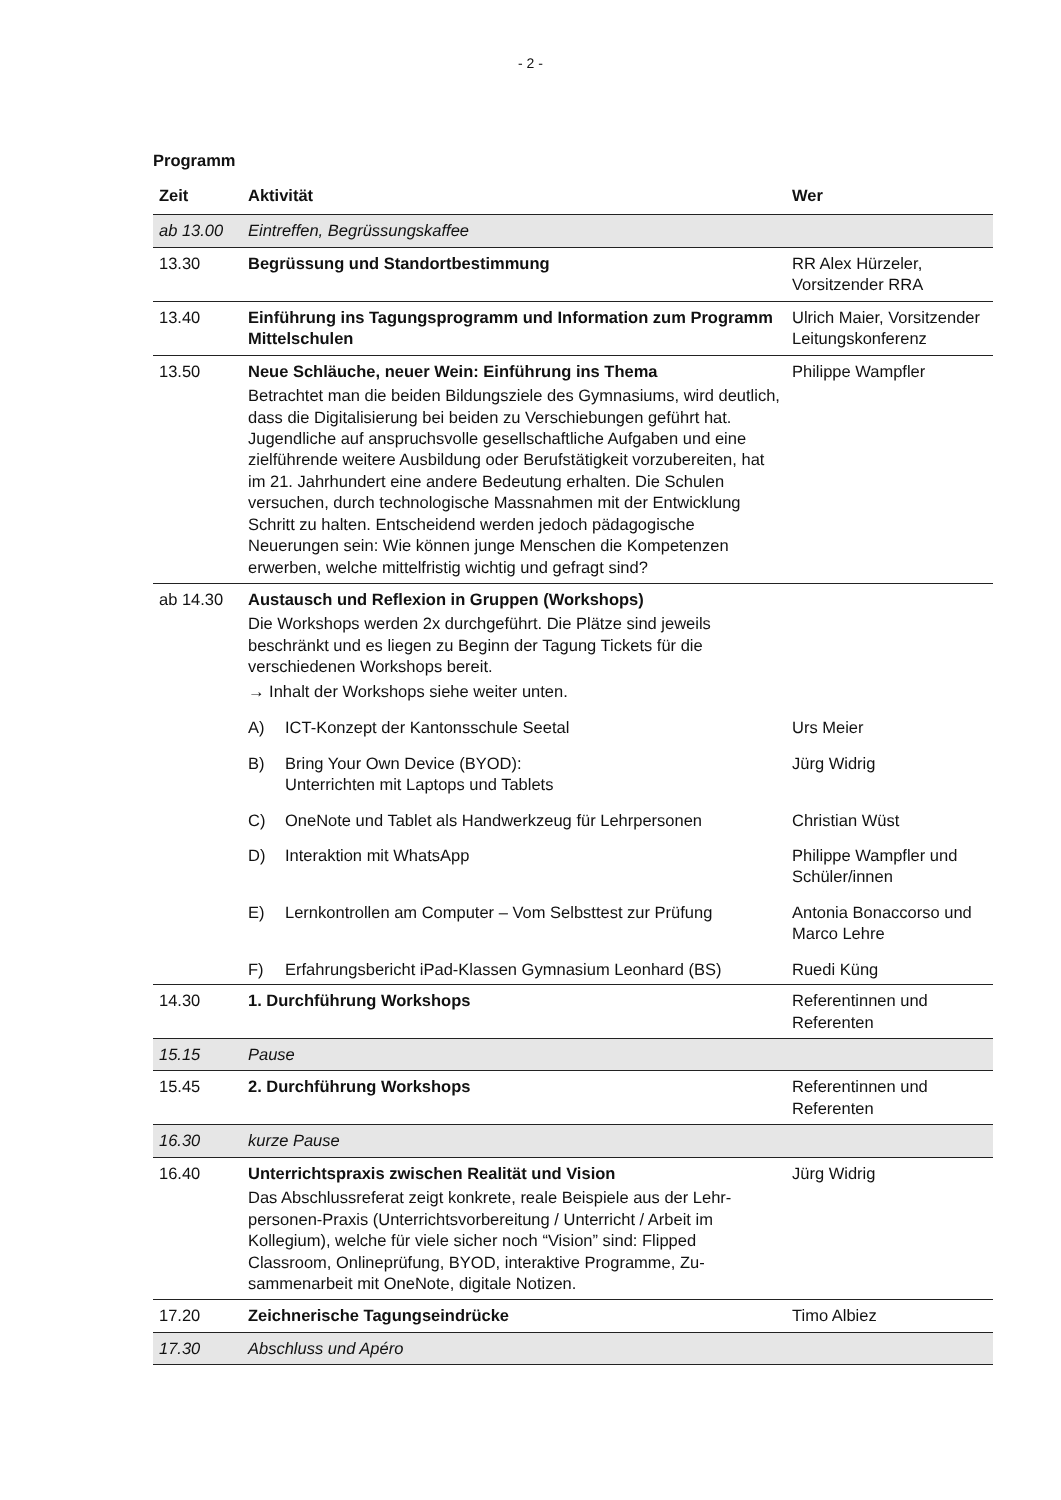- 2 -
Programm
| Zeit | Aktivität | | Wer |
| --- | --- | --- | --- |
| ab 13.00 | Eintreffen, Begrüssungskaffee | | |
| 13.30 | Begrüssung und Standortbestimmung | | RR Alex Hürzeler, Vorsitzender RRA |
| 13.40 | Einführung ins Tagungsprogramm und Information zum Programm Mittelschulen | | Ulrich Maier, Vorsitzen­der Leitungskonferenz |
| 13.50 | Neue Schläuche, neuer Wein: Einführung ins Thema Betrachtet man die beiden Bildungsziele des Gymnasiums, wird deutlich, dass die Digitalisierung bei beiden zu Verschiebungen ge­führt hat. Jugendliche auf anspruchsvolle gesellschaftliche Aufga­ben und eine zielführende weitere Ausbildung oder Berufstätigkeit vorzubereiten, hat im 21. Jahrhundert eine andere Bedeutung er­halten. Die Schulen versuchen, durch technologische Massnah­men mit der Entwicklung Schritt zu halten. Entscheidend werden jedoch pädagogische Neuerungen sein: Wie können junge Men­schen die Kompetenzen erwerben, welche mittelfristig wichtig und gefragt sind? | | Philippe Wampfler |
| ab 14.30 | Austausch und Reflexion in Gruppen (Workshops) Die Workshops werden 2x durchgeführt. Die Plätze sind jeweils beschränkt und es liegen zu Beginn der Tagung Tickets für die verschiedenen Workshops bereit. → Inhalt der Workshops siehe weiter unten. | | |
| | A) | ICT-Konzept der Kantonsschule Seetal | Urs Meier |
| | B) | Bring Your Own Device (BYOD): Unterrichten mit Laptops und Tablets | Jürg Widrig |
| | C) | OneNote und Tablet als Handwerkzeug für Lehrpersonen | Christian Wüst |
| | D) | Interaktion mit WhatsApp | Philippe Wampfler und Schüler/innen |
| | E) | Lernkontrollen am Computer – Vom Selbsttest zur Prüfung | Antonia Bonaccorso und Marco Lehre |
| | F) | Erfahrungsbericht iPad-Klassen Gymnasium Leonhard (BS) | Ruedi Küng |
| 14.30 | 1. Durchführung Workshops | | Referentinnen und Referenten |
| 15.15 | Pause | | |
| 15.45 | 2. Durchführung Workshops | | Referentinnen und Referenten |
| 16.30 | kurze Pause | | |
| 16.40 | Unterrichtspraxis zwischen Realität und Vision Das Abschlussreferat zeigt konkrete, reale Beispiele aus der Lehr­personen-Praxis (Unterrichtsvorbereitung / Unterricht / Arbeit im Kollegium), welche für viele sicher noch “Vision” sind: Flipped Classroom, Onlineprüfung, BYOD, interaktive Programme, Zu­sammenarbeit mit OneNote, digitale Notizen. | | Jürg Widrig |
| 17.20 | Zeichnerische Tagungseindrücke | | Timo Albiez |
| 17.30 | Abschluss und Apéro | | |